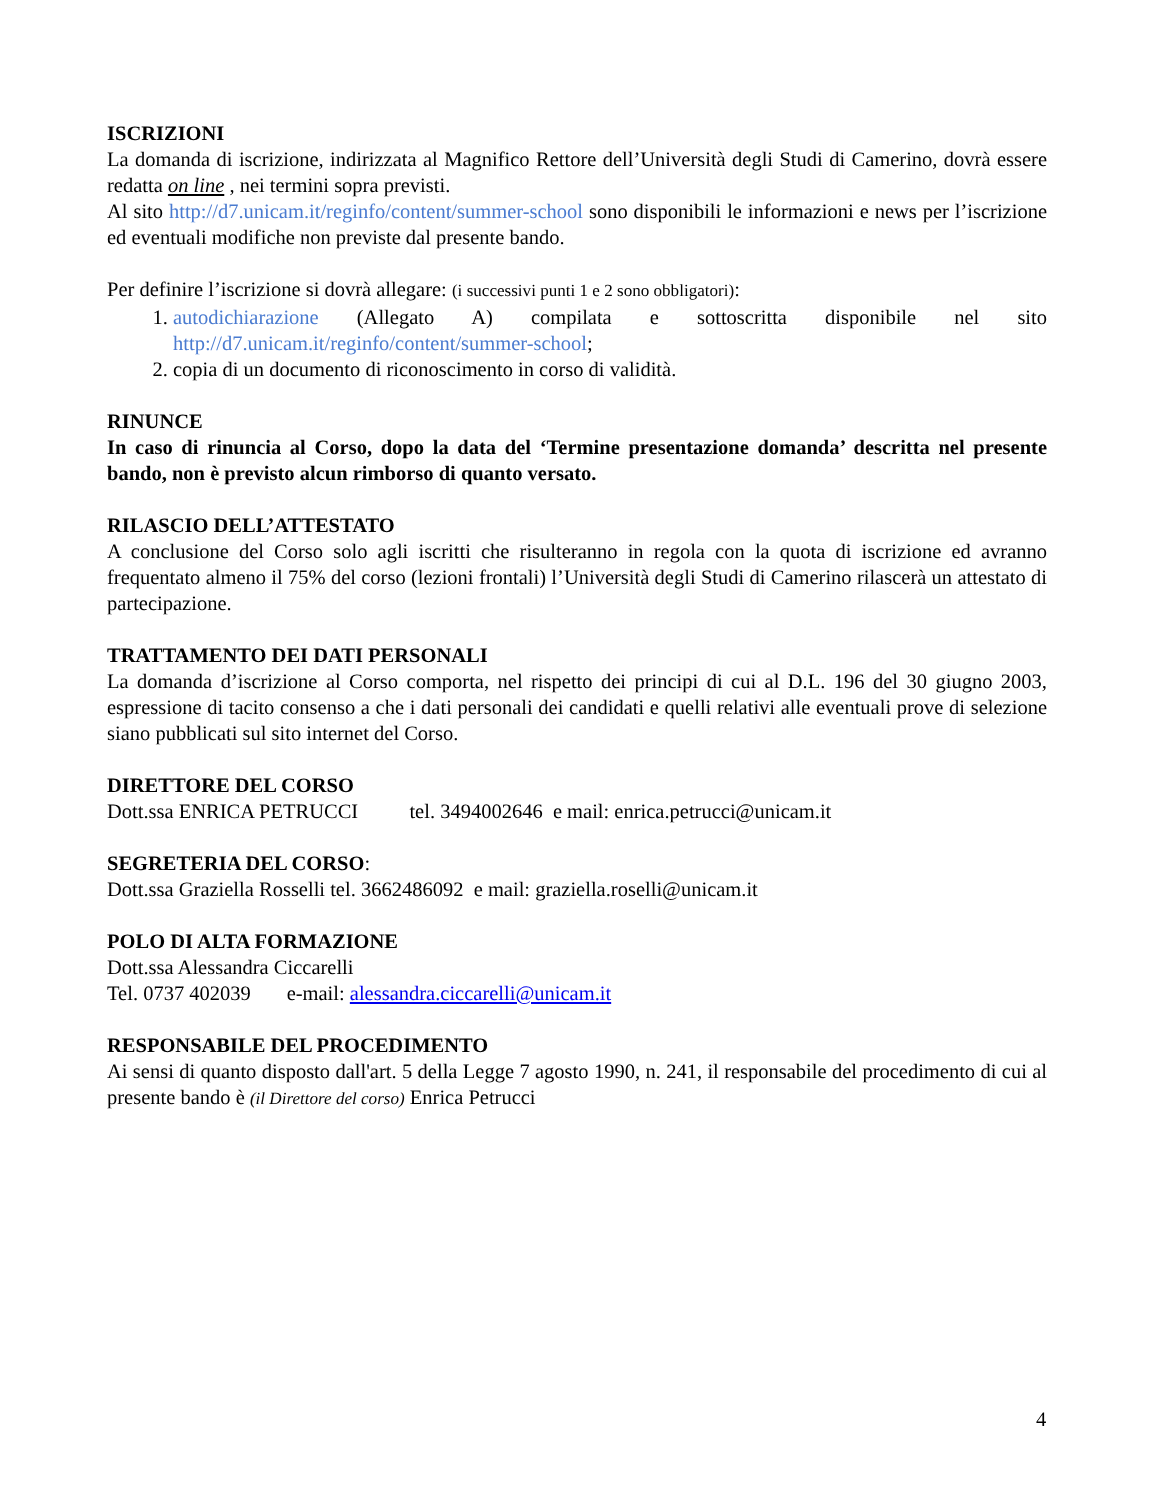ISCRIZIONI
La domanda di iscrizione, indirizzata al Magnifico Rettore dell’Università degli Studi di Camerino, dovrà essere redatta on line , nei termini sopra previsti.
Al sito http://d7.unicam.it/reginfo/content/summer-school sono disponibili le informazioni e news per l’iscrizione ed eventuali modifiche non previste dal presente bando.
Per definire l’iscrizione si dovrà allegare: (i successivi punti 1 e 2 sono obbligatori):
1. autodichiarazione (Allegato A) compilata e sottoscritta disponibile nel sito http://d7.unicam.it/reginfo/content/summer-school;
2. copia di un documento di riconoscimento in corso di validità.
RINUNCE
In caso di rinuncia al Corso, dopo la data del ‘Termine presentazione domanda’ descritta nel presente bando, non è previsto alcun rimborso di quanto versato.
RILASCIO DELL’ATTESTATO
A conclusione del Corso solo agli iscritti che risulteranno in regola con la quota di iscrizione ed avranno frequentato almeno il 75% del corso (lezioni frontali) l’Università degli Studi di Camerino rilascerà un attestato di partecipazione.
TRATTAMENTO DEI DATI PERSONALI
La domanda d’iscrizione al Corso comporta, nel rispetto dei principi di cui al D.L. 196 del 30 giugno 2003, espressione di tacito consenso a che i dati personali dei candidati e quelli relativi alle eventuali prove di selezione siano pubblicati sul sito internet del Corso.
DIRETTORE DEL CORSO
Dott.ssa ENRICA PETRUCCI tel. 3494002646 e mail: enrica.petrucci@unicam.it
SEGRETERIA DEL CORSO:
Dott.ssa Graziella Rosselli tel. 3662486092 e mail: graziella.roselli@unicam.it
POLO DI ALTA FORMAZIONE
Dott.ssa Alessandra Ciccarelli
Tel. 0737 402039 e-mail: alessandra.ciccarelli@unicam.it
RESPONSABILE DEL PROCEDIMENTO
Ai sensi di quanto disposto dall'art. 5 della Legge 7 agosto 1990, n. 241, il responsabile del procedimento di cui al presente bando è (il Direttore del corso) Enrica Petrucci
4